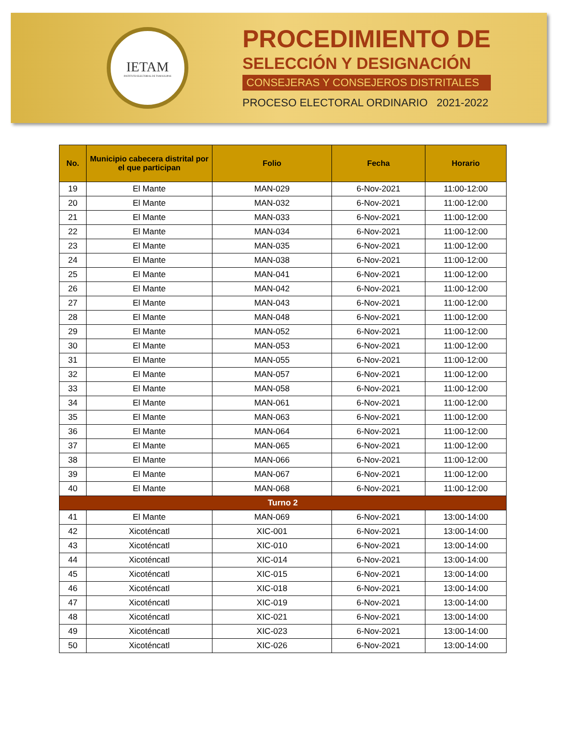IETAM
INSTITUTO ELECTORAL DE TAMAULIPAS
PROCEDIMIENTO DE
SELECCIÓN Y DESIGNACIÓN
CONSEJERAS Y CONSEJEROS DISTRITALES
PROCESO ELECTORAL ORDINARIO 2021-2022
| No. | Municipio cabecera distrital por el que participan | Folio | Fecha | Horario |
| --- | --- | --- | --- | --- |
| 19 | El Mante | MAN-029 | 6-Nov-2021 | 11:00-12:00 |
| 20 | El Mante | MAN-032 | 6-Nov-2021 | 11:00-12:00 |
| 21 | El Mante | MAN-033 | 6-Nov-2021 | 11:00-12:00 |
| 22 | El Mante | MAN-034 | 6-Nov-2021 | 11:00-12:00 |
| 23 | El Mante | MAN-035 | 6-Nov-2021 | 11:00-12:00 |
| 24 | El Mante | MAN-038 | 6-Nov-2021 | 11:00-12:00 |
| 25 | El Mante | MAN-041 | 6-Nov-2021 | 11:00-12:00 |
| 26 | El Mante | MAN-042 | 6-Nov-2021 | 11:00-12:00 |
| 27 | El Mante | MAN-043 | 6-Nov-2021 | 11:00-12:00 |
| 28 | El Mante | MAN-048 | 6-Nov-2021 | 11:00-12:00 |
| 29 | El Mante | MAN-052 | 6-Nov-2021 | 11:00-12:00 |
| 30 | El Mante | MAN-053 | 6-Nov-2021 | 11:00-12:00 |
| 31 | El Mante | MAN-055 | 6-Nov-2021 | 11:00-12:00 |
| 32 | El Mante | MAN-057 | 6-Nov-2021 | 11:00-12:00 |
| 33 | El Mante | MAN-058 | 6-Nov-2021 | 11:00-12:00 |
| 34 | El Mante | MAN-061 | 6-Nov-2021 | 11:00-12:00 |
| 35 | El Mante | MAN-063 | 6-Nov-2021 | 11:00-12:00 |
| 36 | El Mante | MAN-064 | 6-Nov-2021 | 11:00-12:00 |
| 37 | El Mante | MAN-065 | 6-Nov-2021 | 11:00-12:00 |
| 38 | El Mante | MAN-066 | 6-Nov-2021 | 11:00-12:00 |
| 39 | El Mante | MAN-067 | 6-Nov-2021 | 11:00-12:00 |
| 40 | El Mante | MAN-068 | 6-Nov-2021 | 11:00-12:00 |
| Turno 2 | | | | |
| 41 | El Mante | MAN-069 | 6-Nov-2021 | 13:00-14:00 |
| 42 | Xicoténcatl | XIC-001 | 6-Nov-2021 | 13:00-14:00 |
| 43 | Xicoténcatl | XIC-010 | 6-Nov-2021 | 13:00-14:00 |
| 44 | Xicoténcatl | XIC-014 | 6-Nov-2021 | 13:00-14:00 |
| 45 | Xicoténcatl | XIC-015 | 6-Nov-2021 | 13:00-14:00 |
| 46 | Xicoténcatl | XIC-018 | 6-Nov-2021 | 13:00-14:00 |
| 47 | Xicoténcatl | XIC-019 | 6-Nov-2021 | 13:00-14:00 |
| 48 | Xicoténcatl | XIC-021 | 6-Nov-2021 | 13:00-14:00 |
| 49 | Xicoténcatl | XIC-023 | 6-Nov-2021 | 13:00-14:00 |
| 50 | Xicoténcatl | XIC-026 | 6-Nov-2021 | 13:00-14:00 |